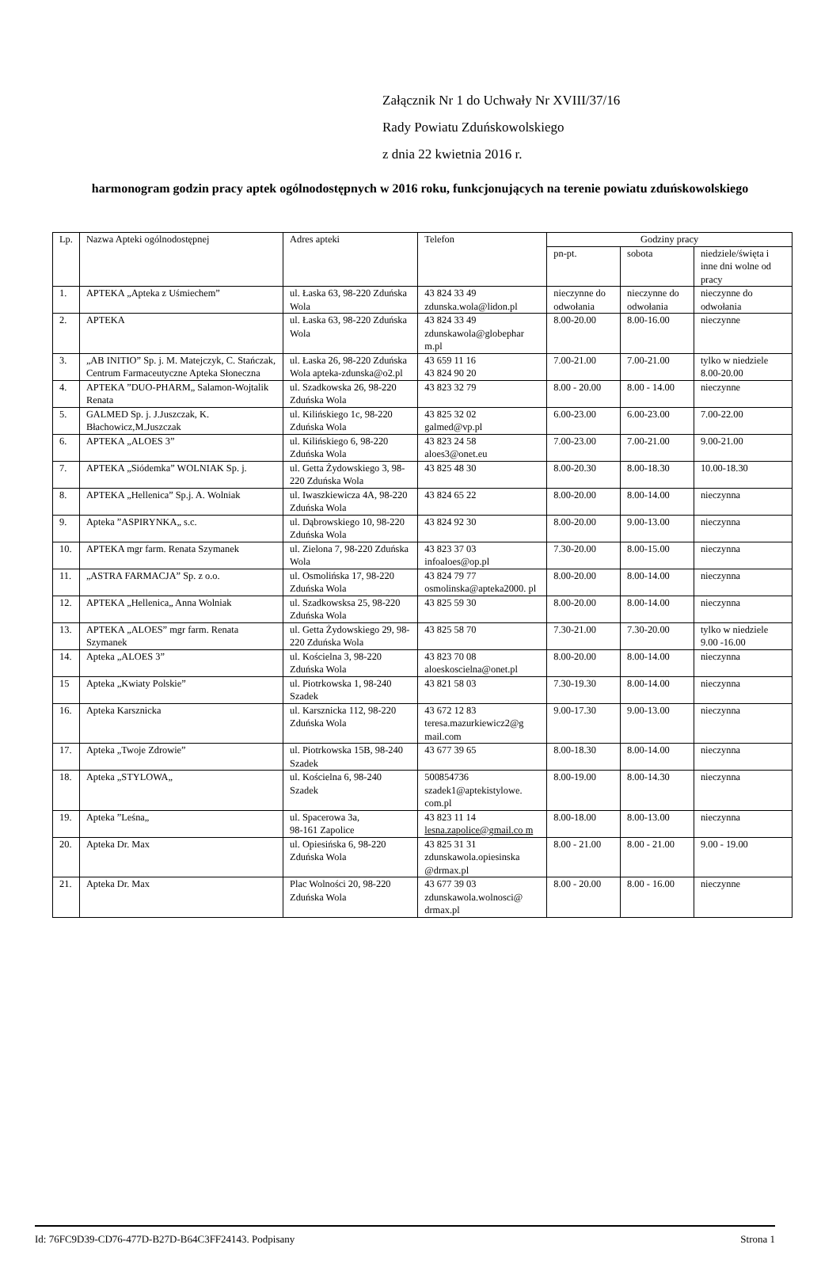Załącznik Nr 1 do Uchwały Nr XVIII/37/16
Rady Powiatu Zduńskowolskiego
z dnia 22 kwietnia 2016 r.
harmonogram godzin pracy aptek ogólnodostępnych w 2016 roku, funkcjonujących na terenie powiatu zduńskowolskiego
| Lp. | Nazwa Apteki ogólnodostępnej | Adres apteki | Telefon | Godziny pracy | | |
| --- | --- | --- | --- | --- | --- | --- |
| | | | | pn-pt. | sobota | niedziele/święta i inne dni wolne od pracy |
| 1. | APTEKA „Apteka z Uśmiechem” | ul. Łaska 63, 98-220 Zduńska Wola | 43 824 33 49 zdunska.wola@lidon.pl | nieczynne do odwołania | nieczynne do odwołania | nieczynne do odwołania |
| 2. | APTEKA | ul. Łaska 63, 98-220 Zduńska Wola | 43 824 33 49 zdunskawola@globephar m.pl | 8.00-20.00 | 8.00-16.00 | nieczynne |
| 3. | „AB INITIO” Sp. j. M. Matejczyk, C. Stańczak, Centrum Farmaceutyczne Apteka Słoneczna | ul. Łaska 26, 98-220 Zduńska Wola apteka-zdunska@o2.pl | 43 659 11 16 43 824 90 20 | 7.00-21.00 | 7.00-21.00 | tylko w niedziele 8.00-20.00 |
| 4. | APTEKA ”DUO-PHARM„ Salamon-Wojtalik Renata | ul. Szadkowska 26, 98-220 Zduńska Wola | 43 823 32 79 | 8.00 - 20.00 | 8.00 - 14.00 | nieczynne |
| 5. | GALMED Sp. j. J.Juszczak, K. Błachowicz,M.Juszczak | ul. Kilińskiego 1c, 98-220 Zduńska Wola | 43 825 32 02 galmed@vp.pl | 6.00-23.00 | 6.00-23.00 | 7.00-22.00 |
| 6. | APTEKA „ALOES 3” | ul. Kilińskiego 6, 98-220 Zduńska Wola | 43 823 24 58 aloes3@onet.eu | 7.00-23.00 | 7.00-21.00 | 9.00-21.00 |
| 7. | APTEKA „Siódemka” WOLNIAK Sp. j. | ul. Getta Żydowskiego 3, 98-220 Zduńska Wola | 43 825 48 30 | 8.00-20.30 | 8.00-18.30 | 10.00-18.30 |
| 8. | APTEKA „Hellenica” Sp.j. A. Wolniak | ul. Iwaszkiewicza 4A, 98-220 Zduńska Wola | 43 824 65 22 | 8.00-20.00 | 8.00-14.00 | nieczynna |
| 9. | Apteka ”ASPIRYNKA„ s.c. | ul. Dąbrowskiego 10, 98-220 Zduńska Wola | 43 824 92 30 | 8.00-20.00 | 9.00-13.00 | nieczynna |
| 10. | APTEKA mgr farm. Renata Szymanek | ul. Zielona 7, 98-220 Zduńska Wola | 43 823 37 03 infoaloes@op.pl | 7.30-20.00 | 8.00-15.00 | nieczynna |
| 11. | „ASTRA FARMACJA” Sp. z o.o. | ul. Osmolińska 17, 98-220 Zduńska Wola | 43 824 79 77 osmolinska@apteka2000. pl | 8.00-20.00 | 8.00-14.00 | nieczynna |
| 12. | APTEKA „Hellenica„ Anna Wolniak | ul. Szadkowsksa 25, 98-220 Zduńska Wola | 43 825 59 30 | 8.00-20.00 | 8.00-14.00 | nieczynna |
| 13. | APTEKA „ALOES” mgr farm. Renata Szymanek | ul. Getta Żydowskiego 29, 98-220 Zduńska Wola | 43 825 58 70 | 7.30-21.00 | 7.30-20.00 | tylko w niedziele 9.00 -16.00 |
| 14. | Apteka „ALOES 3” | ul. Kościelna 3, 98-220 Zduńska Wola | 43 823 70 08 aloeskoscielna@onet.pl | 8.00-20.00 | 8.00-14.00 | nieczynna |
| 15 | Apteka „Kwiaty Polskie” | ul. Piotrkowska 1, 98-240 Szadek | 43 821 58 03 | 7.30-19.30 | 8.00-14.00 | nieczynna |
| 16. | Apteka Karsznicka | ul. Karsznicka 112, 98-220 Zduńska Wola | 43 672 12 83 teresa.mazurkiewicz2@g mail.com | 9.00-17.30 | 9.00-13.00 | nieczynna |
| 17. | Apteka „Twoje Zdrowie” | ul. Piotrkowska 15B, 98-240 Szadek | 43 677 39 65 | 8.00-18.30 | 8.00-14.00 | nieczynna |
| 18. | Apteka „STYLOWA„ | ul. Kościelna 6, 98-240 Szadek | 500854736 szadek1@aptekistylowe. com.pl | 8.00-19.00 | 8.00-14.30 | nieczynna |
| 19. | Apteka ”Leśna„ | ul. Spacerowa 3a, 98-161 Zapolice | 43 823 11 14 lesna.zapolice@gmail.co m | 8.00-18.00 | 8.00-13.00 | nieczynna |
| 20. | Apteka Dr. Max | ul. Opiesińska 6, 98-220 Zduńska Wola | 43 825 31 31 zdunskawola.opiesinska @drmax.pl | 8.00 - 21.00 | 8.00 - 21.00 | 9.00 - 19.00 |
| 21. | Apteka Dr. Max | Plac Wolności 20, 98-220 Zduńska Wola | 43 677 39 03 zdunskawola.wolnosci@ drmax.pl | 8.00 - 20.00 | 8.00 - 16.00 | nieczynne |
Id: 76FC9D39-CD76-477D-B27D-B64C3FF24143. Podpisany Strona 1